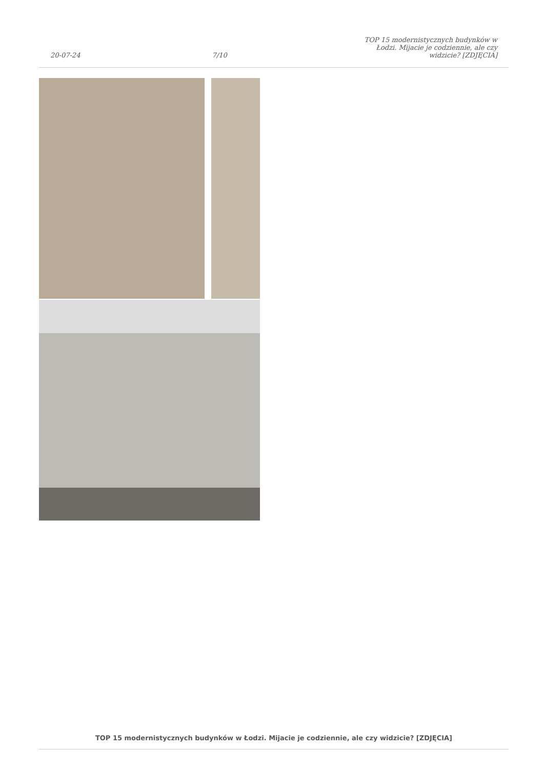20-07-24
7/10
TOP 15 modernistycznych budynków w Łodzi. Mijacie je codziennie, ale czy widzicie? [ZDJĘCIA]
TOP 15 modernistycznych budynków w Łodzi. Mijacie je codziennie, ale czy widzicie? [ZDJĘCIA]